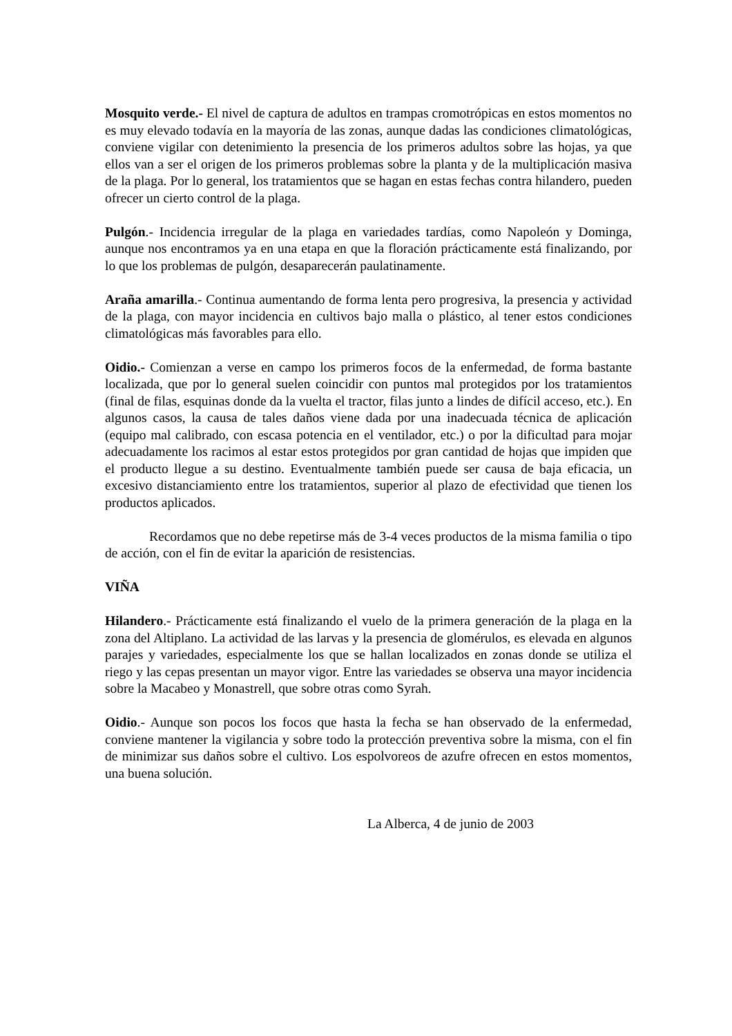Mosquito verde.- El nivel de captura de adultos en trampas cromotrópicas en estos momentos no es muy elevado todavía en la mayoría de las zonas, aunque dadas las condiciones climatológicas, conviene vigilar con detenimiento la presencia de los primeros adultos sobre las hojas, ya que ellos van a ser el origen de los primeros problemas sobre la planta y de la multiplicación masiva de la plaga. Por lo general, los tratamientos que se hagan en estas fechas contra hilandero, pueden ofrecer un cierto control de la plaga.
Pulgón.- Incidencia irregular de la plaga en variedades tardías, como Napoleón y Dominga, aunque nos encontramos ya en una etapa en que la floración prácticamente está finalizando, por lo que los problemas de pulgón, desaparecerán paulatinamente.
Araña amarilla.- Continua aumentando de forma lenta pero progresiva, la presencia y actividad de la plaga, con mayor incidencia en cultivos bajo malla o plástico, al tener estos condiciones climatológicas más favorables para ello.
Oidio.- Comienzan a verse en campo los primeros focos de la enfermedad, de forma bastante localizada, que por lo general suelen coincidir con puntos mal protegidos por los tratamientos (final de filas, esquinas donde da la vuelta el tractor, filas junto a lindes de difícil acceso, etc.). En algunos casos, la causa de tales daños viene dada por una inadecuada técnica de aplicación (equipo mal calibrado, con escasa potencia en el ventilador, etc.) o por la dificultad para mojar adecuadamente los racimos al estar estos protegidos por gran cantidad de hojas que impiden que el producto llegue a su destino. Eventualmente también puede ser causa de baja eficacia, un excesivo distanciamiento entre los tratamientos, superior al plazo de efectividad que tienen los productos aplicados.
Recordamos que no debe repetirse más de 3-4 veces productos de la misma familia o tipo de acción, con el fin de evitar la aparición de resistencias.
VIÑA
Hilandero.- Prácticamente está finalizando el vuelo de la primera generación de la plaga en la zona del Altiplano. La actividad de las larvas y la presencia de glomérulos, es elevada en algunos parajes y variedades, especialmente los que se hallan localizados en zonas donde se utiliza el riego y las cepas presentan un mayor vigor. Entre las variedades se observa una mayor incidencia sobre la Macabeo y Monastrell, que sobre otras como Syrah.
Oidio.- Aunque son pocos los focos que hasta la fecha se han observado de la enfermedad, conviene mantener la vigilancia y sobre todo la protección preventiva sobre la misma, con el fin de minimizar sus daños sobre el cultivo. Los espolvoreos de azufre ofrecen en estos momentos, una buena solución.
La Alberca, 4 de junio de 2003